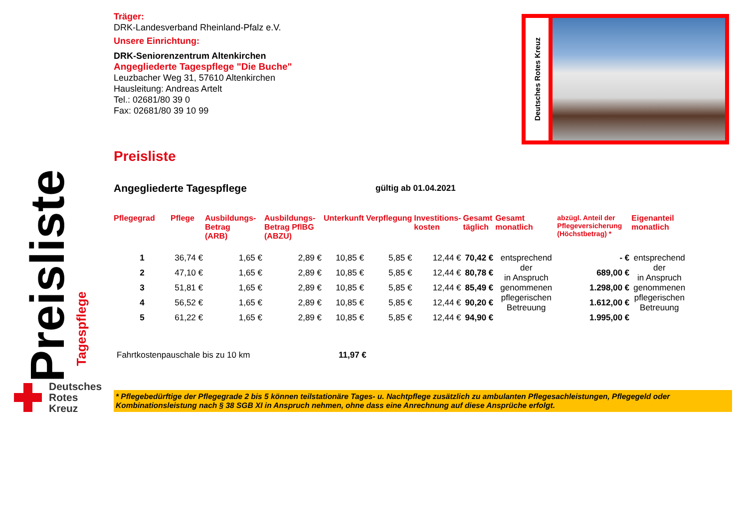Träger:
DRK-Landesverband Rheinland-Pfalz e.V.
Unsere Einrichtung:
DRK-Seniorenzentrum Altenkirchen
Angegliederte Tagespflege "Die Buche"
Leuzbacher Weg 31, 57610 Altenkirchen
Hausleitung: Andreas Artelt
Tel.: 02681/80 39 0
Fax: 02681/80 39 10 99
Preisliste
Angegliederte Tagespflege
gültig ab 01.04.2021
| Pflegegrad | Pflege | Ausbildungs- Betrag (ARB) | Ausbildungs- Betrag PflBG (ABZU) | Unterkunft | Verpflegung | Investitions- kosten | Gesamt täglich | Gesamt monatlich | abzügl. Anteil der Pflegeversicherung (Höchstbetrag) * | Eigenanteil monatlich |
| --- | --- | --- | --- | --- | --- | --- | --- | --- | --- | --- |
| 1 | 36,74 € | 1,65 € | 2,89 € | 10,85 € | 5,85 € | 12,44 € | 70,42 € | entsprechend der in Anspruch genommenen pflegerischen Betreuung | - € | entsprechend der in Anspruch genommenen pflegerischen Betreuung |
| 2 | 47,10 € | 1,65 € | 2,89 € | 10,85 € | 5,85 € | 12,44 € | 80,78 € | | 689,00 € | |
| 3 | 51,81 € | 1,65 € | 2,89 € | 10,85 € | 5,85 € | 12,44 € | 85,49 € | | 1.298,00 € | |
| 4 | 56,52 € | 1,65 € | 2,89 € | 10,85 € | 5,85 € | 12,44 € | 90,20 € | | 1.612,00 € | |
| 5 | 61,22 € | 1,65 € | 2,89 € | 10,85 € | 5,85 € | 12,44 € | 94,90 € | | 1.995,00 € | |
Fahrtkostenpauschale bis zu 10 km 11,97 €
* Pflegebedürftige der Pflegegrade 2 bis 5 können teilstationäre Tages- u. Nachtpflege zusätzlich zu ambulanten Pflegesachleistungen, Pflegegeld oder Kombinationsleistung nach § 38 SGB XI in Anspruch nehmen, ohne dass eine Anrechnung auf diese Ansprüche erfolgt.
Deutsches Rotes Kreuz
Preisliste
Tagespflege
Deutsches
Rotes
Kreuz